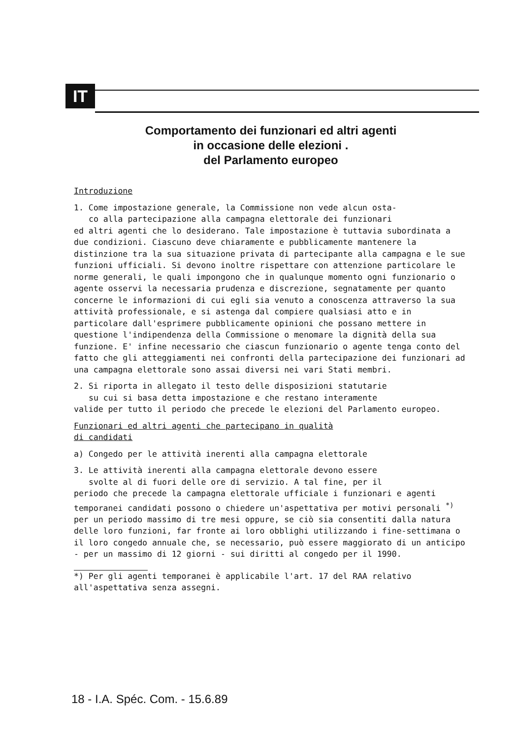IT
Comportamento dei funzionari ed altri agenti
in occasione delle elezioni .
del Parlamento europeo
Introduzione
1. Come impostazione generale, la Commissione non vede alcun osta-
co alla partecipazione alla campagna elettorale dei funzionari
ed altri agenti che lo desiderano. Tale impostazione è tuttavia subordinata a due condizioni. Ciascuno deve chiaramente e pubblicamente mantenere la distinzione tra la sua situazione privata di partecipante alla campagna e le sue funzioni ufficiali. Si devono inoltre rispettare con attenzione particolare le norme generali, le quali impongono che in qualunque momento ogni funzionario o agente osservi la necessaria prudenza e discrezione, segnatamente per quanto concerne le informazioni di cui egli sia venuto a conoscenza attraverso la sua attività professionale, e si astenga dal compiere qualsiasi atto e in particolare dall'esprimere pubblicamente opinioni che possano mettere in questione l'indipendenza della Commissione o menomare la dignità della sua funzione. E' infine necessario che ciascun funzionario o agente tenga conto del fatto che gli atteggiamenti nei confronti della partecipazione dei funzionari ad una campagna elettorale sono assai diversi nei vari Stati membri.
2. Si riporta in allegato il testo delle disposizioni statutarie
su cui si basa detta impostazione e che restano interamente
valide per tutto il periodo che precede le elezioni del Parlamento europeo.
Funzionari ed altri agenti che partecipano in qualità
di candidati
a) Congedo per le attività inerenti alla campagna elettorale
3. Le attività inerenti alla campagna elettorale devono essere
svolte al di fuori delle ore di servizio. A tal fine, per il
periodo che precede la campagna elettorale ufficiale i funzionari e agenti temporanei candidati possono o chiedere un'aspettativa per motivi personali <sup>*)</sup> per un periodo massimo di tre mesi oppure, se ciò sia consentiti dalla natura delle loro funzioni, far fronte ai loro obblighi utilizzando i fine-settimana o il loro congedo annuale che, se necessario, può essere maggiorato di un anticipo - per un massimo di 12 giorni - sui diritti al congedo per il 1990.
*) Per gli agenti temporanei è applicabile l'art. 17 del RAA relativo all'aspettativa senza assegni.
18 - I.A. Spéc. Com. - 15.6.89